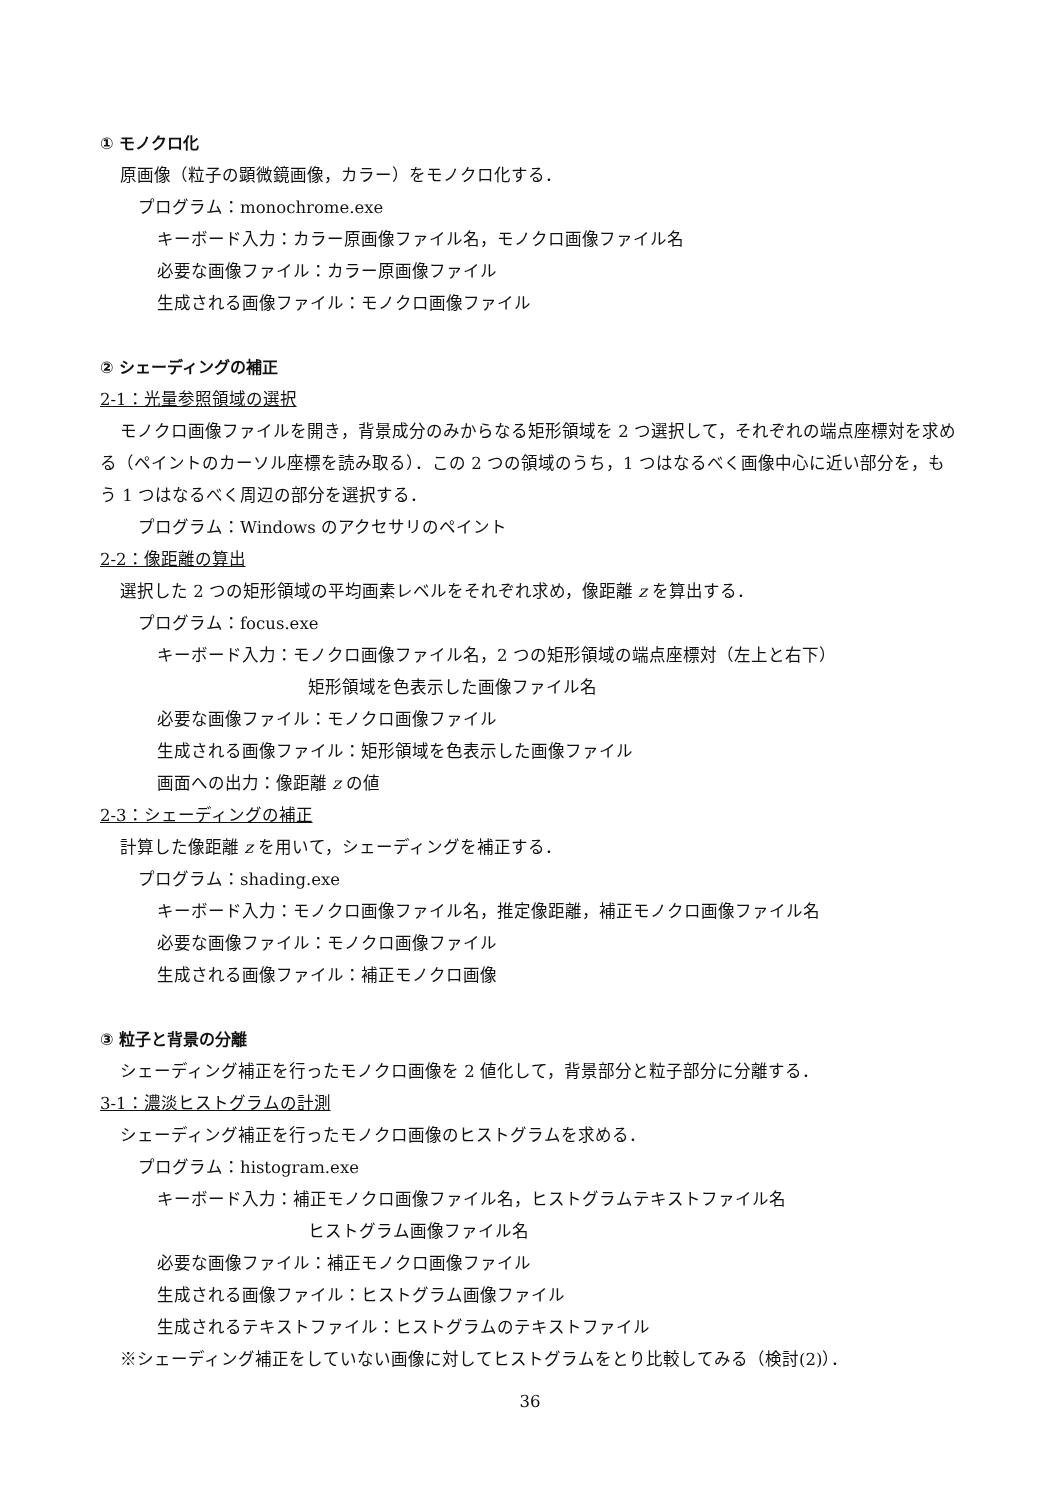① モノクロ化
原画像（粒子の顕微鏡画像，カラー）をモノクロ化する．
プログラム：monochrome.exe
キーボード入力：カラー原画像ファイル名，モノクロ画像ファイル名
必要な画像ファイル：カラー原画像ファイル
生成される画像ファイル：モノクロ画像ファイル
② シェーディングの補正
2-1：光量参照領域の選択
モノクロ画像ファイルを開き，背景成分のみからなる矩形領域を 2 つ選択して，それぞれの端点座標対を求める（ペイントのカーソル座標を読み取る）．この 2 つの領域のうち，1 つはなるべく画像中心に近い部分を，もう 1 つはなるべく周辺の部分を選択する．
プログラム：Windows のアクセサリのペイント
2-2：像距離の算出
選択した 2 つの矩形領域の平均画素レベルをそれぞれ求め，像距離 z を算出する．
プログラム：focus.exe
キーボード入力：モノクロ画像ファイル名，2 つの矩形領域の端点座標対（左上と右下）
矩形領域を色表示した画像ファイル名
必要な画像ファイル：モノクロ画像ファイル
生成される画像ファイル：矩形領域を色表示した画像ファイル
画面への出力：像距離 z の値
2-3：シェーディングの補正
計算した像距離 z を用いて，シェーディングを補正する．
プログラム：shading.exe
キーボード入力：モノクロ画像ファイル名，推定像距離，補正モノクロ画像ファイル名
必要な画像ファイル：モノクロ画像ファイル
生成される画像ファイル：補正モノクロ画像
③ 粒子と背景の分離
シェーディング補正を行ったモノクロ画像を 2 値化して，背景部分と粒子部分に分離する．
3-1：濃淡ヒストグラムの計測
シェーディング補正を行ったモノクロ画像のヒストグラムを求める．
プログラム：histogram.exe
キーボード入力：補正モノクロ画像ファイル名，ヒストグラムテキストファイル名
ヒストグラム画像ファイル名
必要な画像ファイル：補正モノクロ画像ファイル
生成される画像ファイル：ヒストグラム画像ファイル
生成されるテキストファイル：ヒストグラムのテキストファイル
※シェーディング補正をしていない画像に対してヒストグラムをとり比較してみる（検討(2)）．
36